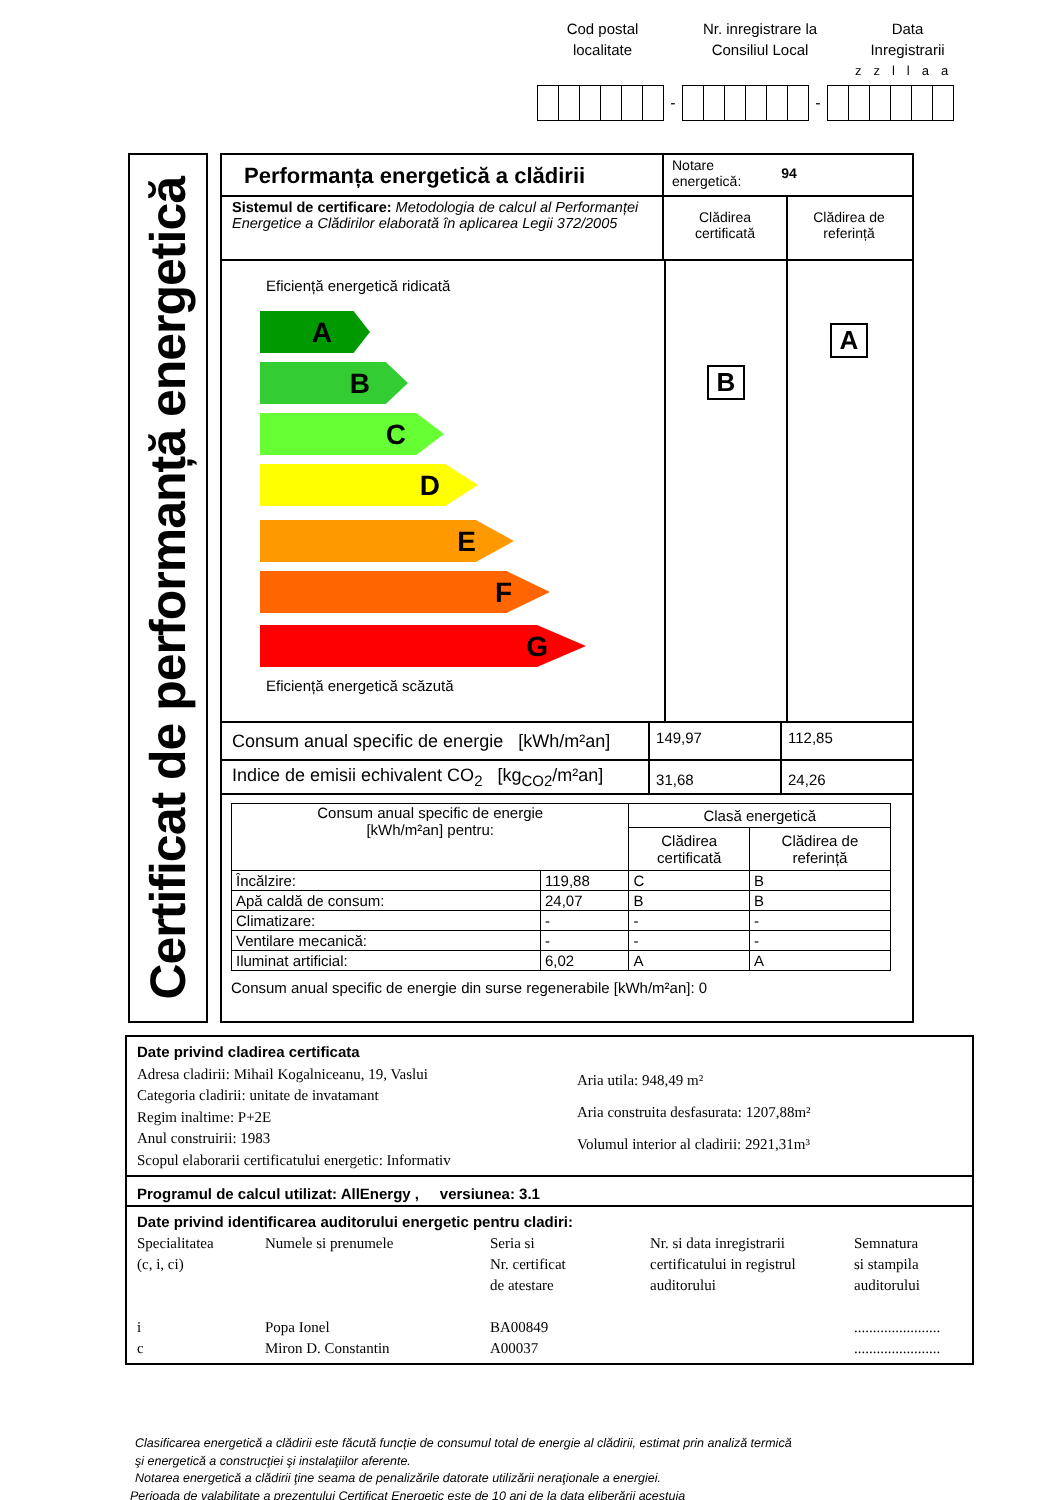Cod postal
localitate
Nr. inregistrare la
Consiliul Local
Data
Inregistrarii
zzllaa
- -
Certificat de performanță energetică
Performanța energetică a clădirii
Notare
energetică: 94
Sistemul de certificare: Metodologia de calcul al Performanței Energetice a Clădirilor elaborată în aplicarea Legii 372/2005
Clădirea
certificată
Clădirea de
referință
Eficiență energetică ridicată
A
B
C
D
E
F
G
Eficiență energetică scăzută
B
A
Consum anual specific de energie [kWh/m²an]
149,97 112,85
Indice de emisii echivalent CO<sub>2</sub> [kg<sub>CO2</sub>/m²an]
31,68 24,26
| Consum anual specific de energie [kWh/m²an] pentru: | | Clasă energetică | |
| --- | --- | --- | --- |
| | | Clădirea certificată | Clădirea de referință |
| Încălzire: | 119,88 | C | B |
| Apă caldă de consum: | 24,07 | B | B |
| Climatizare: | - | - | - |
| Ventilare mecanică: | - | - | - |
| Iluminat artificial: | 6,02 | A | A |
Consum anual specific de energie din surse regenerabile [kWh/m²an]: 0
Date privind cladirea certificata
Adresa cladirii: Mihail Kogalniceanu, 19, Vaslui
Categoria cladirii: unitate de invatamant
Regim inaltime: P+2E
Anul construirii: 1983
Scopul elaborarii certificatului energetic: Informativ
Aria utila: 948,49 m²
Aria construita desfasurata: 1207,88m²
Volumul interior al cladirii: 2921,31m³
Programul de calcul utilizat: AllEnergy , versiunea: 3.1
Date privind identificarea auditorului energetic pentru cladiri:
Specialitatea
(c, i, ci)
i
c
Numele si prenumele
Popa Ionel
Miron D. Constantin
Seria si
Nr. certificat
de atestare
BA00849
A00037
Nr. si data inregistrarii
certificatului in registrul
auditorului
Semnatura
si stampila
auditorului
.......................
.......................
Clasificarea energetică a clădirii este făcută funcție de consumul total de energie al clădirii, estimat prin analiză termică
şi energetică a construcţiei şi instalaţiilor aferente.
Notarea energetică a clădirii ţine seama de penalizările datorate utilizării neraţionale a energiei.
Perioada de valabilitate a prezentului Certificat Energetic este de 10 ani de la data eliberării acestuia